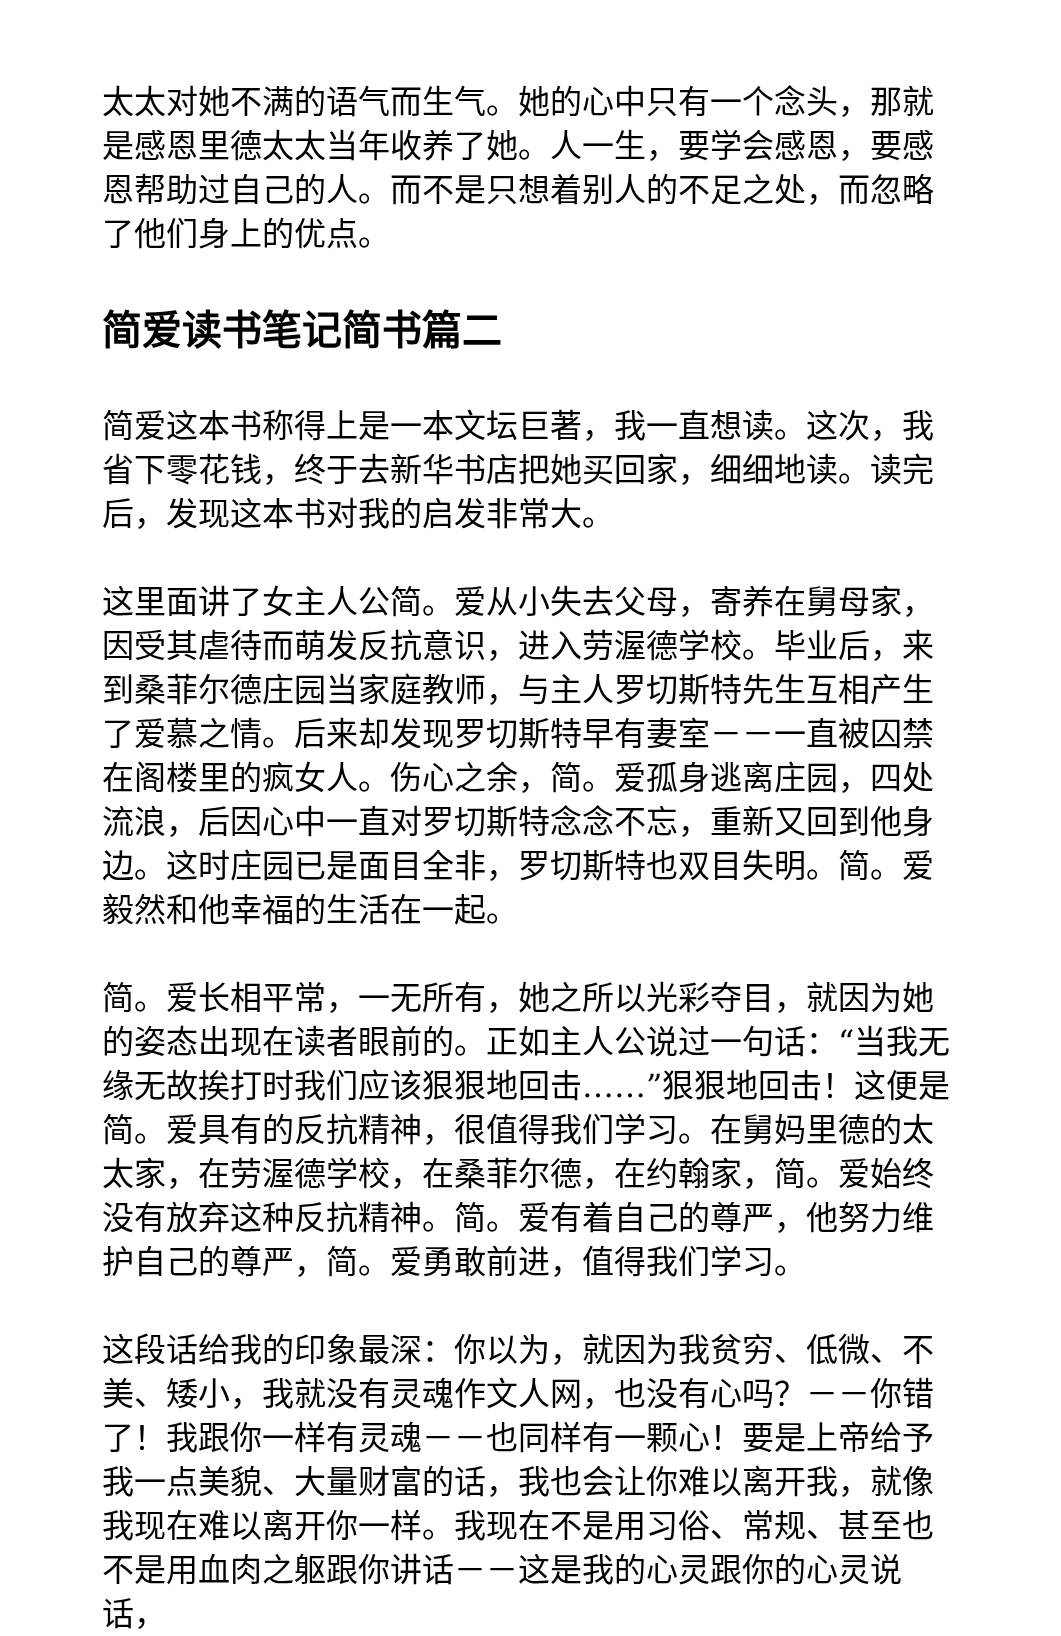太太对她不满的语气而生气。她的心中只有一个念头，那就是感恩里德太太当年收养了她。人一生，要学会感恩，要感恩帮助过自己的人。而不是只想着别人的不足之处，而忽略了他们身上的优点。
简爱读书笔记简书篇二
简爱这本书称得上是一本文坛巨著，我一直想读。这次，我省下零花钱，终于去新华书店把她买回家，细细地读。读完后，发现这本书对我的启发非常大。
这里面讲了女主人公简。爱从小失去父母，寄养在舅母家，因受其虐待而萌发反抗意识，进入劳渥德学校。毕业后，来到桑菲尔德庄园当家庭教师，与主人罗切斯特先生互相产生了爱慕之情。后来却发现罗切斯特早有妻室－－一直被囚禁在阁楼里的疯女人。伤心之余，简。爱孤身逃离庄园，四处流浪，后因心中一直对罗切斯特念念不忘，重新又回到他身边。这时庄园已是面目全非，罗切斯特也双目失明。简。爱毅然和他幸福的生活在一起。
简。爱长相平常，一无所有，她之所以光彩夺目，就因为她的姿态出现在读者眼前的。正如主人公说过一句话：“当我无缘无故挨打时我们应该狠狠地回击……”狠狠地回击！这便是简。爱具有的反抗精神，很值得我们学习。在舅妈里德的太太家，在劳渥德学校，在桑菲尔德，在约翰家，简。爱始终没有放弃这种反抗精神。简。爱有着自己的尊严，他努力维护自己的尊严，简。爱勇敢前进，值得我们学习。
这段话给我的印象最深：你以为，就因为我贫穷、低微、不美、矮小，我就没有灵魂作文人网，也没有心吗？－－你错了！我跟你一样有灵魂－－也同样有一颗心！要是上帝给予我一点美貌、大量财富的话，我也会让你难以离开我，就像我现在难以离开你一样。我现在不是用习俗、常规、甚至也不是用血肉之躯跟你讲话－－这是我的心灵跟你的心灵说话，